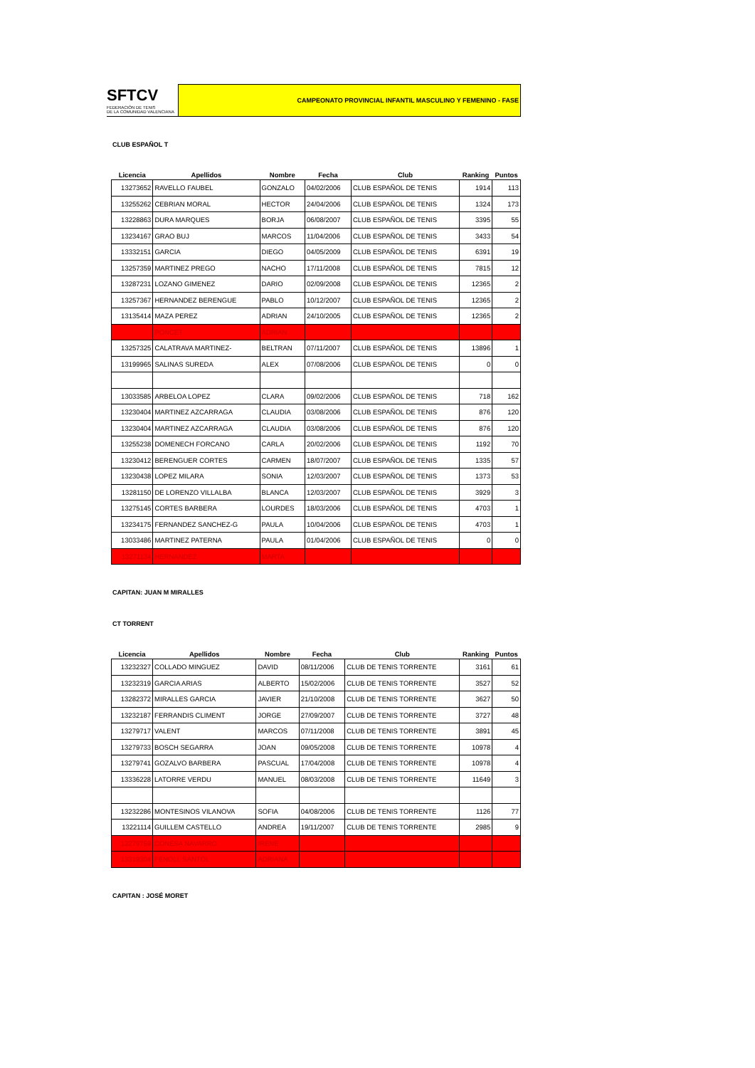SFTCV
FEDERACIÓN DE TENIS
DE LA COMUNIDAD VALENCIANA
CAMPEONATO PROVINCIAL INFANTIL MASCULINO Y FEMENINO - FASE
CLUB ESPAÑOL T
| Licencia | Apellidos | Nombre | Fecha | Club | Ranking | Puntos |
| --- | --- | --- | --- | --- | --- | --- |
| 13273652 | RAVELLO FAUBEL | GONZALO | 04/02/2006 | CLUB ESPAÑOL DE TENIS | 1914 | 113 |
| 13255262 | CEBRIAN MORAL | HECTOR | 24/04/2006 | CLUB ESPAÑOL DE TENIS | 1324 | 173 |
| 13228863 | DURA MARQUES | BORJA | 06/08/2007 | CLUB ESPAÑOL DE TENIS | 3395 | 55 |
| 13234167 | GRAO BUJ | MARCOS | 11/04/2006 | CLUB ESPAÑOL DE TENIS | 3433 | 54 |
| 13332151 | GARCIA | DIEGO | 04/05/2009 | CLUB ESPAÑOL DE TENIS | 6391 | 19 |
| 13257359 | MARTINEZ PREGO | NACHO | 17/11/2008 | CLUB ESPAÑOL DE TENIS | 7815 | 12 |
| 13287231 | LOZANO GIMENEZ | DARIO | 02/09/2008 | CLUB ESPAÑOL DE TENIS | 12365 | 2 |
| 13257367 | HERNANDEZ BERENGUE | PABLO | 10/12/2007 | CLUB ESPAÑOL DE TENIS | 12365 | 2 |
| 13135414 | MAZA PEREZ | ADRIAN | 24/10/2005 | CLUB ESPAÑOL DE TENIS | 12365 | 2 |
| | PONCET | ADRIAN | | | | |
| 13257325 | CALATRAVA MARTINEZ- | BELTRAN | 07/11/2007 | CLUB ESPAÑOL DE TENIS | 13896 | 1 |
| 13199965 | SALINAS SUREDA | ALEX | 07/08/2006 | CLUB ESPAÑOL DE TENIS | 0 | 0 |
| 13033585 | ARBELOA LOPEZ | CLARA | 09/02/2006 | CLUB ESPAÑOL DE TENIS | 718 | 162 |
| 13230404 | MARTINEZ AZCARRAGA | CLAUDIA | 03/08/2006 | CLUB ESPAÑOL DE TENIS | 876 | 120 |
| 13230404 | MARTINEZ AZCARRAGA | CLAUDIA | 03/08/2006 | CLUB ESPAÑOL DE TENIS | 876 | 120 |
| 13255238 | DOMENECH FORCANO | CARLA | 20/02/2006 | CLUB ESPAÑOL DE TENIS | 1192 | 70 |
| 13230412 | BERENGUER CORTES | CARMEN | 18/07/2007 | CLUB ESPAÑOL DE TENIS | 1335 | 57 |
| 13230438 | LOPEZ MILARA | SONIA | 12/03/2007 | CLUB ESPAÑOL DE TENIS | 1373 | 53 |
| 13281150 | DE LORENZO VILLALBA | BLANCA | 12/03/2007 | CLUB ESPAÑOL DE TENIS | 3929 | 3 |
| 13275145 | CORTES BARBERA | LOURDES | 18/03/2006 | CLUB ESPAÑOL DE TENIS | 4703 | 1 |
| 13234175 | FERNANDEZ SANCHEZ-G | PAULA | 10/04/2006 | CLUB ESPAÑOL DE TENIS | 4703 | 1 |
| 13033486 | MARTINEZ PATERNA | PAULA | 01/04/2006 | CLUB ESPAÑOL DE TENIS | 0 | 0 |
| 13271134 | HERNANDEZ | MARTA | | | | |
CAPITAN: JUAN M MIRALLES
CT TORRENT
| Licencia | Apellidos | Nombre | Fecha | Club | Ranking | Puntos |
| --- | --- | --- | --- | --- | --- | --- |
| 13232327 | COLLADO MINGUEZ | DAVID | 08/11/2006 | CLUB DE TENIS TORRENTE | 3161 | 61 |
| 13232319 | GARCIA ARIAS | ALBERTO | 15/02/2006 | CLUB DE TENIS TORRENTE | 3527 | 52 |
| 13282372 | MIRALLES GARCIA | JAVIER | 21/10/2008 | CLUB DE TENIS TORRENTE | 3627 | 50 |
| 13232187 | FERRANDIS CLIMENT | JORGE | 27/09/2007 | CLUB DE TENIS TORRENTE | 3727 | 48 |
| 13279717 | VALENT | MARCOS | 07/11/2008 | CLUB DE TENIS TORRENTE | 3891 | 45 |
| 13279733 | BOSCH SEGARRA | JOAN | 09/05/2008 | CLUB DE TENIS TORRENTE | 10978 | 4 |
| 13279741 | GOZALVO BARBERA | PASCUAL | 17/04/2008 | CLUB DE TENIS TORRENTE | 10978 | 4 |
| 13336228 | LATORRE VERDU | MANUEL | 08/03/2008 | CLUB DE TENIS TORRENTE | 11649 | 3 |
| 13232286 | MONTESINOS VILANOVA | SOFIA | 04/08/2006 | CLUB DE TENIS TORRENTE | 1126 | 77 |
| 13221114 | GUILLEM CASTELLO | ANDREA | 19/11/2007 | CLUB DE TENIS TORRENTE | 2985 | 9 |
| 13279759 | CONESA NAVARRO | IRENE | | | | |
| 13319304 | FENOLL SANTOL | ADRIANA | | | | |
CAPITAN : JOSÉ MORET